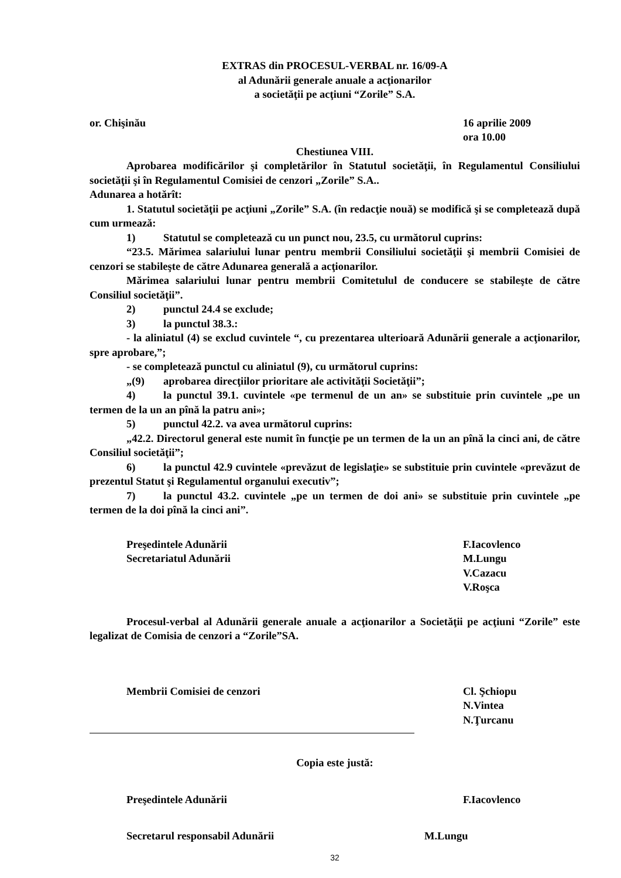EXTRAS din PROCESUL-VERBAL nr. 16/09-A
al Adunării generale anuale a acţionarilor
a societăţii pe acţiuni “Zorile” S.A.
or. Chişinău 16 aprilie 2009
ora 10.00
Chestiunea VIII.
Aprobarea modificărilor şi completărilor în Statutul societăţii, în Regulamentul Consiliului societăţii şi în Regulamentul Comisiei de cenzori „Zorile” S.A..
Adunarea a hotărît:
1. Statutul societăţii pe acţiuni „Zorile” S.A. (în redacţie nouă) se modifică şi se completează după cum urmează:
1) Statutul se completează cu un punct nou, 23.5, cu următorul cuprins:
“23.5. Mărimea salariului lunar pentru membrii Consiliului societăţii şi membrii Comisiei de cenzori se stabileşte de către Adunarea generală a acţionarilor.
Mărimea salariului lunar pentru membrii Comitetulul de conducere se stabileşte de către Consiliul societăţii”.
2) punctul 24.4 se exclude;
3) la punctul 38.3.:
- la aliniatul (4) se exclud cuvintele “, cu prezentarea ulterioară Adunării generale a acţionarilor, spre aprobare,”;
- se completează punctul cu aliniatul (9), cu următorul cuprins:
„(9) aprobarea direcţiilor prioritare ale activităţii Societăţii”;
4) la punctul 39.1. cuvintele «pe termenul de un an» se substituie prin cuvintele „pe un termen de la un an pînă la patru ani»;
5) punctul 42.2. va avea următorul cuprins:
„42.2. Directorul general este numit în funcţie pe un termen de la un an pînă la cinci ani, de către Consiliul societăţii”;
6) la punctul 42.9 cuvintele «prevăzut de legislaţie» se substituie prin cuvintele «prevăzut de prezentul Statut şi Regulamentul organului executiv”;
7) la punctul 43.2. cuvintele „pe un termen de doi ani» se substituie prin cuvintele „pe termen de la doi pînă la cinci ani”.
Preşedintele Adunării
Secretariatul Adunării
F.Iacovlenco
M.Lungu
V.Cazacu
V.Roşca
Procesul-verbal al Adunării generale anuale a acţionarilor a Societăţii pe acţiuni “Zorile” este legalizat de Comisia de cenzori a “Zorile”SA.
Membrii Comisiei de cenzori Cl. Şchiopu
N.Vintea
N.Ţurcanu
Copia este justă:
Preşedintele Adunării F.Iacovlenco
Secretarul responsabil Adunării
M.Lungu
32